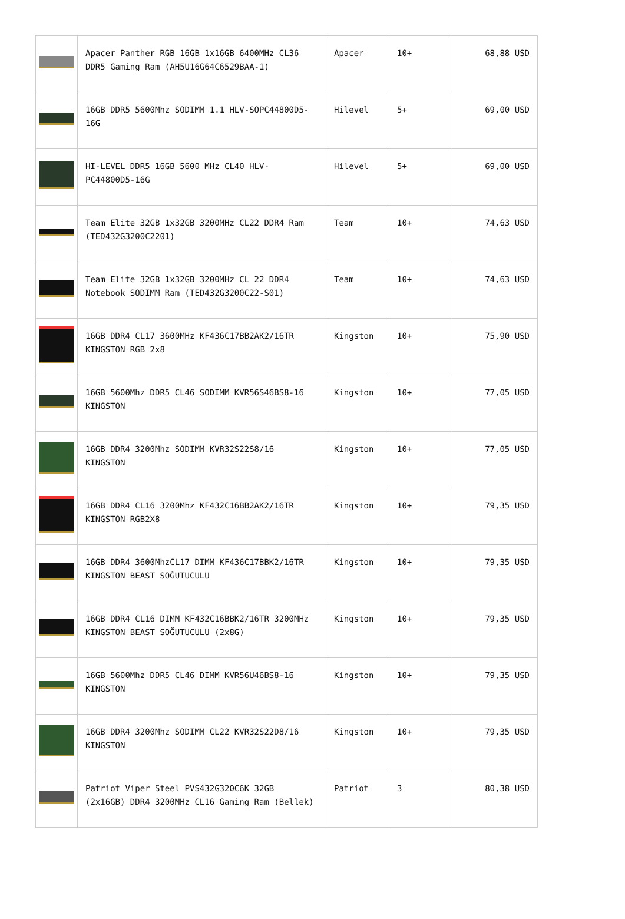| | Apacer Panther RGB 16GB 1x16GB 6400MHz CL36 DDR5 Gaming Ram (AH5U16G64C6529BAA-1) | Apacer | 10+ | 68,88 USD |
| | 16GB DDR5 5600Mhz SODIMM 1.1 HLV-SOPC44800D5-16G | Hilevel | 5+ | 69,00 USD |
| | HI-LEVEL DDR5 16GB 5600 MHz CL40 HLV-PC44800D5-16G | Hilevel | 5+ | 69,00 USD |
| | Team Elite 32GB 1x32GB 3200MHz CL22 DDR4 Ram (TED432G3200C2201) | Team | 10+ | 74,63 USD |
| | Team Elite 32GB 1x32GB 3200MHz CL 22 DDR4 Notebook SODIMM Ram (TED432G3200C22-S01) | Team | 10+ | 74,63 USD |
| | 16GB DDR4 CL17 3600MHz KF436C17BB2AK2/16TR KINGSTON RGB 2x8 | Kingston | 10+ | 75,90 USD |
| | 16GB 5600Mhz DDR5 CL46 SODIMM KVR56S46BS8-16 KINGSTON | Kingston | 10+ | 77,05 USD |
| | 16GB DDR4 3200Mhz SODIMM KVR32S22S8/16 KINGSTON | Kingston | 10+ | 77,05 USD |
| | 16GB DDR4 CL16 3200Mhz KF432C16BB2AK2/16TR KINGSTON RGB2X8 | Kingston | 10+ | 79,35 USD |
| | 16GB DDR4 3600MhzCL17 DIMM KF436C17BBK2/16TR KINGSTON BEAST SOĞUTUCULU | Kingston | 10+ | 79,35 USD |
| | 16GB DDR4 CL16 DIMM KF432C16BBK2/16TR 3200MHz KINGSTON BEAST SOĞUTUCULU (2x8G) | Kingston | 10+ | 79,35 USD |
| | 16GB 5600Mhz DDR5 CL46 DIMM KVR56U46BS8-16 KINGSTON | Kingston | 10+ | 79,35 USD |
| | 16GB DDR4 3200Mhz SODIMM CL22 KVR32S22D8/16 KINGSTON | Kingston | 10+ | 79,35 USD |
| | Patriot Viper Steel PVS432G320C6K 32GB (2x16GB) DDR4 3200MHz CL16 Gaming Ram (Bellek) | Patriot | 3 | 80,38 USD |